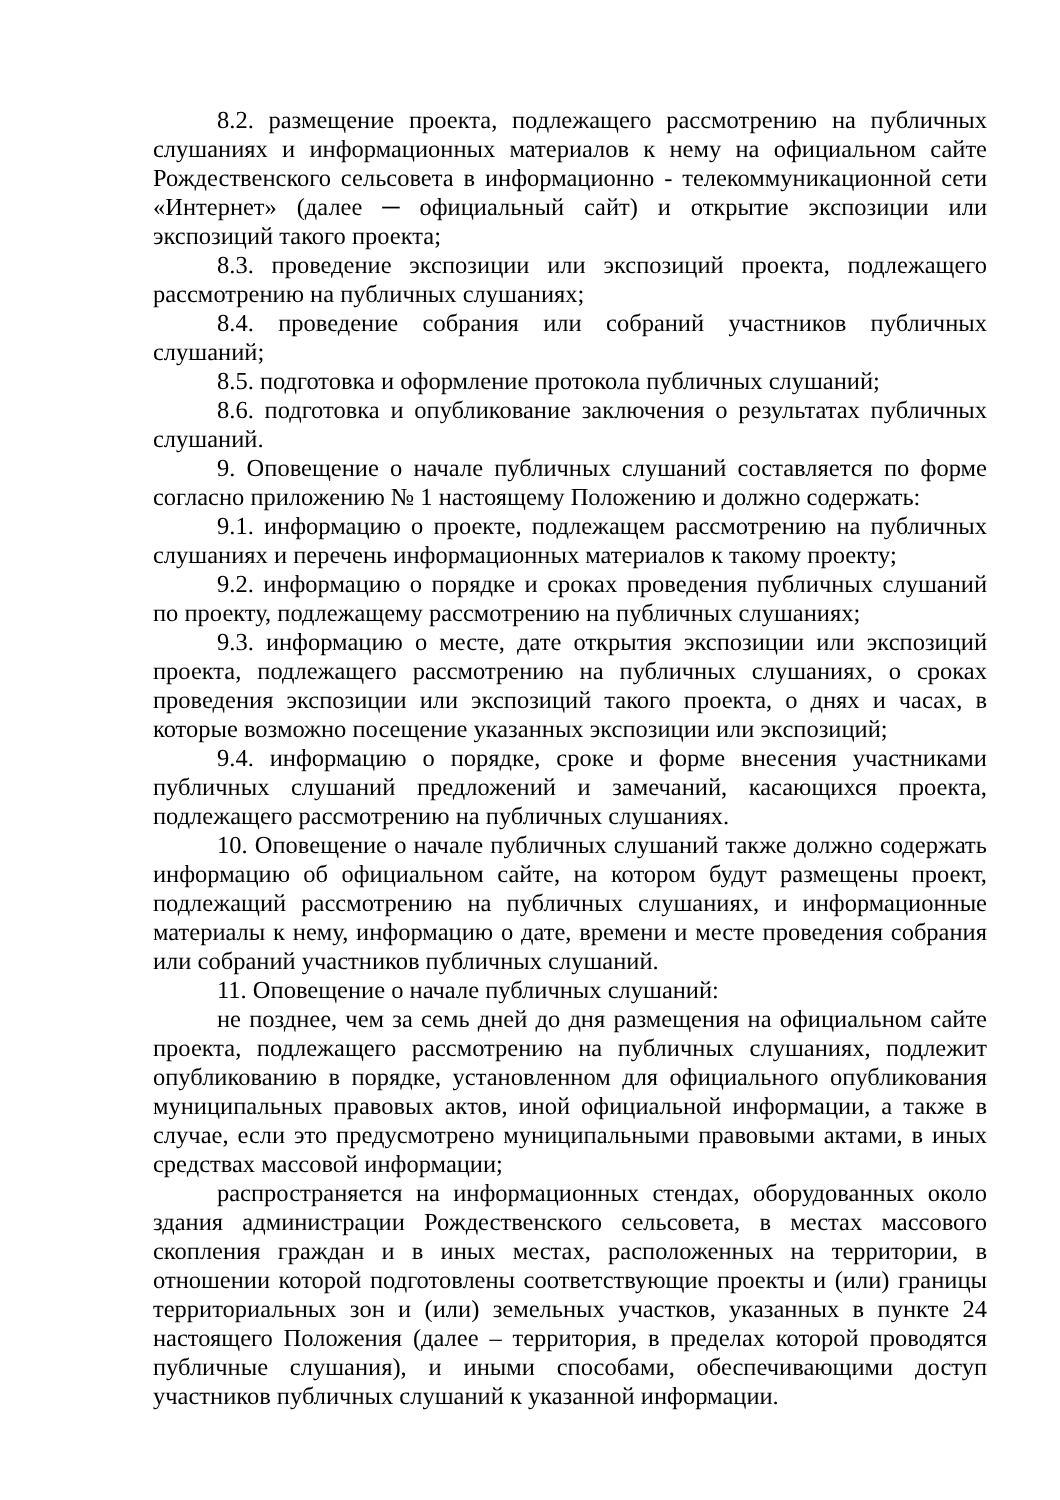8.2. размещение проекта, подлежащего рассмотрению на публичных слушаниях и информационных материалов к нему на официальном сайте Рождественского сельсовета в информационно - телекоммуникационной сети «Интернет» (далее ─ официальный сайт) и открытие экспозиции или экспозиций такого проекта;
8.3. проведение экспозиции или экспозиций проекта, подлежащего рассмотрению на публичных слушаниях;
8.4. проведение собрания или собраний участников публичных слушаний;
8.5. подготовка и оформление протокола публичных слушаний;
8.6. подготовка и опубликование заключения о результатах публичных слушаний.
9. Оповещение о начале публичных слушаний составляется по форме согласно приложению № 1 настоящему Положению и должно содержать:
9.1. информацию о проекте, подлежащем рассмотрению на публичных слушаниях и перечень информационных материалов к такому проекту;
9.2. информацию о порядке и сроках проведения публичных слушаний по проекту, подлежащему рассмотрению на публичных слушаниях;
9.3. информацию о месте, дате открытия экспозиции или экспозиций проекта, подлежащего рассмотрению на публичных слушаниях, о сроках проведения экспозиции или экспозиций такого проекта, о днях и часах, в которые возможно посещение указанных экспозиции или экспозиций;
9.4. информацию о порядке, сроке и форме внесения участниками публичных слушаний предложений и замечаний, касающихся проекта, подлежащего рассмотрению на публичных слушаниях.
10. Оповещение о начале публичных слушаний также должно содержать информацию об официальном сайте, на котором будут размещены проект, подлежащий рассмотрению на публичных слушаниях, и информационные материалы к нему, информацию о дате, времени и месте проведения собрания или собраний участников публичных слушаний.
11. Оповещение о начале публичных слушаний:
не позднее, чем за семь дней до дня размещения на официальном сайте проекта, подлежащего рассмотрению на публичных слушаниях, подлежит опубликованию в порядке, установленном для официального опубликования муниципальных правовых актов, иной официальной информации, а также в случае, если это предусмотрено муниципальными правовыми актами, в иных средствах массовой информации;
распространяется на информационных стендах, оборудованных около здания администрации Рождественского сельсовета, в местах массового скопления граждан и в иных местах, расположенных на территории, в отношении которой подготовлены соответствующие проекты и (или) границы территориальных зон и (или) земельных участков, указанных в пункте 24 настоящего Положения (далее – территория, в пределах которой проводятся публичные слушания), и иными способами, обеспечивающими доступ участников публичных слушаний к указанной информации.